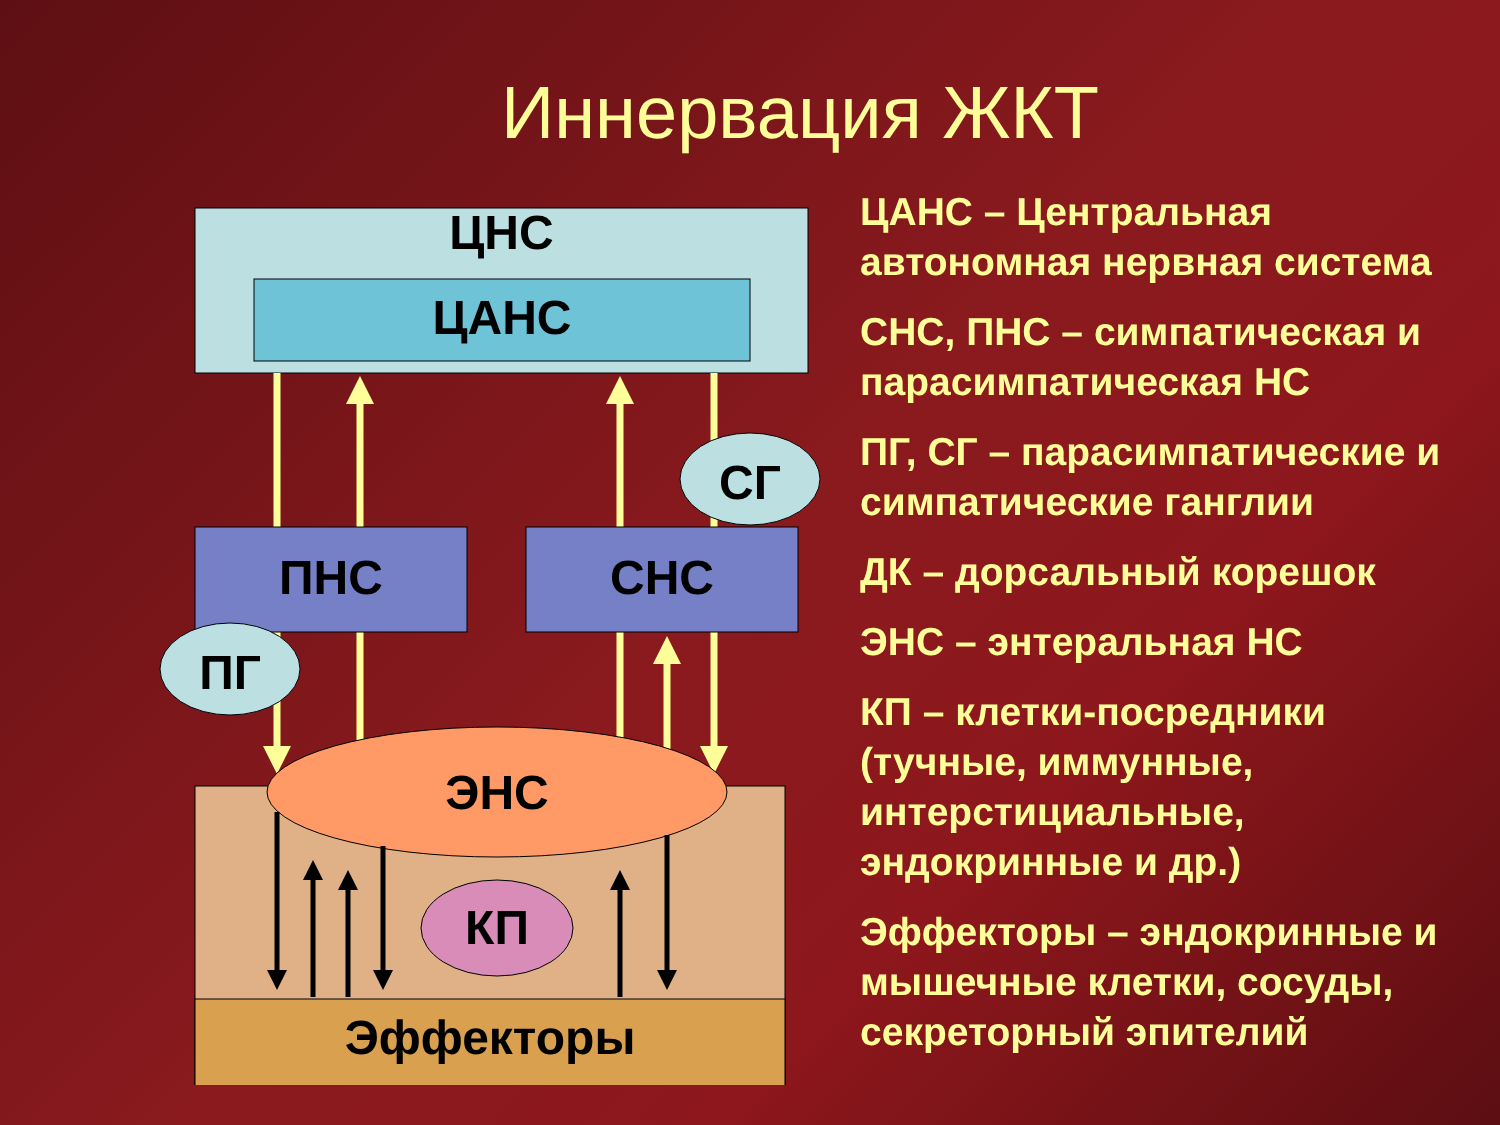Иннервация ЖКТ
ЦНС
ЦАНС
СГ
ПНС СНС
ПГ
ЭНС
КП
Эффекторы
ЦАНС – Центральная автономная нервная система
СНС, ПНС – симпатическая и парасимпатическая НС
ПГ, СГ – парасимпатические и симпатические ганглии
ДК – дорсальный корешок
ЭНС – энтеральная НС
КП – клетки-посредники (тучные, иммунные, интерстициальные, эндокринные и др.)
Эффекторы – эндокринные и мышечные клетки, сосуды, секреторный эпителий